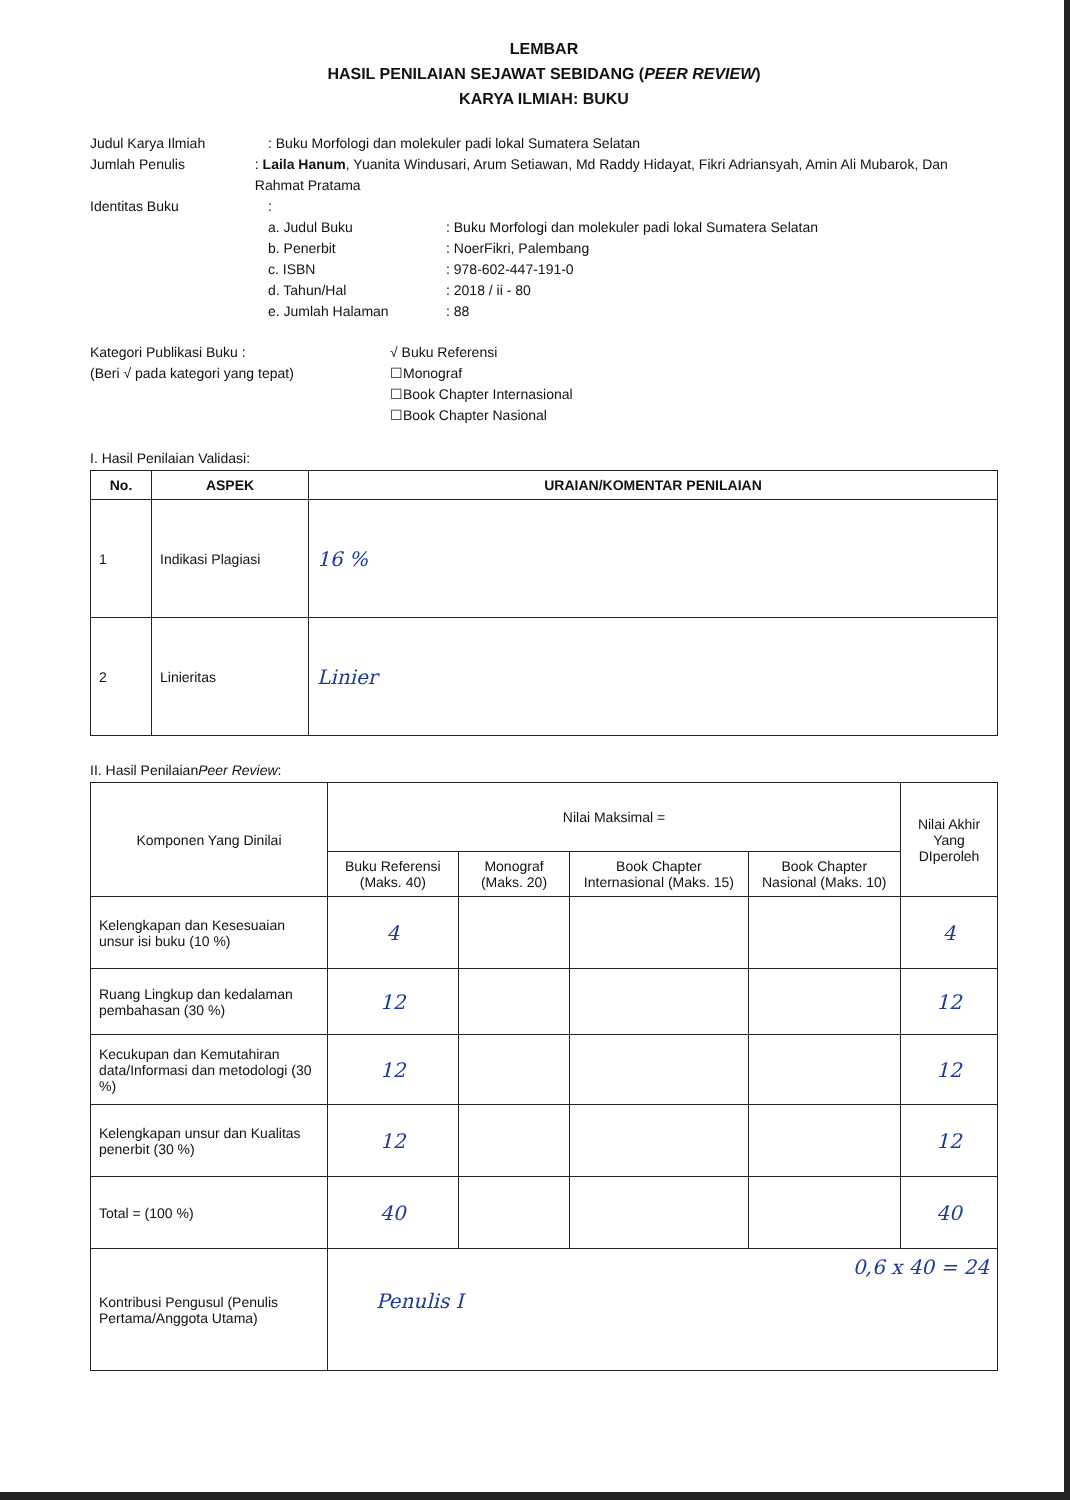LEMBAR
HASIL PENILAIAN SEJAWAT SEBIDANG (PEER REVIEW)
KARYA ILMIAH: BUKU
Judul Karya Ilmiah : Buku Morfologi dan molekuler padi lokal Sumatera Selatan
Jumlah Penulis : Laila Hanum, Yuanita Windusari, Arum Setiawan, Md Raddy Hidayat, Fikri Adriansyah, Amin Ali Mubarok, Dan Rahmat Pratama
Identitas Buku :
a. Judul Buku : Buku Morfologi dan molekuler padi lokal Sumatera Selatan
b. Penerbit : NoerFikri, Palembang
c. ISBN : 978-602-447-191-0
d. Tahun/Hal : 2018 / ii - 80
e. Jumlah Halaman : 88
Kategori Publikasi Buku :
(Beri √ pada kategori yang tepat)
√ Buku Referensi
☐Monograf
☐Book Chapter Internasional
☐Book Chapter Nasional
I. Hasil Penilaian Validasi:
| No. | ASPEK | URAIAN/KOMENTAR PENILAIAN |
| --- | --- | --- |
| 1 | Indikasi Plagiasi | 16 % |
| 2 | Linieritas | Linier |
II. Hasil PenilaianPeer Review:
| Komponen Yang Dinilai | Nilai Maksimal = | | | | Nilai Akhir Yang DIperoleh |
| | Buku Referensi (Maks. 40) | Monograf (Maks. 20) | Book Chapter Internasional (Maks. 15) | Book Chapter Nasional (Maks. 10) | |
| Kelengkapan dan Kesesuaian unsur isi buku (10 %) | 4 | | | | 4 |
| Ruang Lingkup dan kedalaman pembahasan (30 %) | 12 | | | | 12 |
| Kecukupan dan Kemutahiran data/Informasi dan metodologi (30 %) | 12 | | | | 12 |
| Kelengkapan unsur dan Kualitas penerbit (30 %) | 12 | | | | 12 |
| Total = (100 %) | 40 | | | | 40 |
| Kontribusi Pengusul (Penulis Pertama/Anggota Utama) | 0,6 x 40 = 24 Penulis I | | | | |